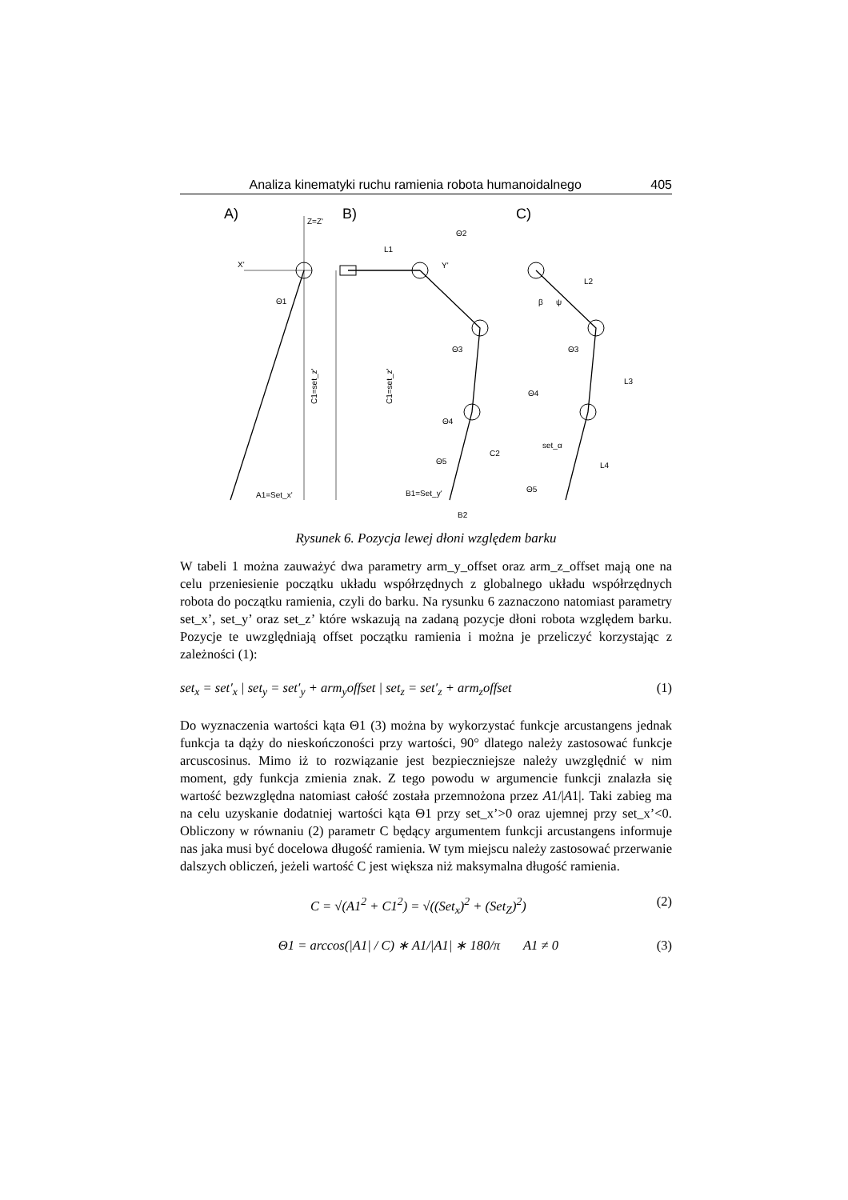Analiza kinematyki ruchu ramienia robota humanoidalnego 405
A)
B)
C)
Z=Z'
X'
Θ1
A1=Set_x'
C1=set_z'
L1
Y'
Θ2
Θ3
Θ4
Θ5
C2
B1=Set_y'
B2
C1=set_z'
L2
L3
L4
β
ψ
Θ3
Θ4
set_α
Θ5
Rysunek 6. Pozycja lewej dłoni względem barku
W tabeli 1 można zauważyć dwa parametry arm_y_offset oraz arm_z_offset mają one na celu przeniesienie początku układu współrzędnych z globalnego układu współrzędnych robota do początku ramienia, czyli do barku. Na rysunku 6 zaznaczono natomiast parametry set_x’, set_y’ oraz set_z’ które wskazują na zadaną pozycje dłoni robota względem barku. Pozycje te uwzględniają offset początku ramienia i można je przeliczyć korzystając z zależności (1):
set<sub>x</sub> = set′<sub>x</sub> | set<sub>y</sub> = set′<sub>y</sub> + arm<sub>y</sub>offset | set<sub>z</sub> = set′<sub>z</sub> + arm<sub>z</sub>offset (1)
Do wyznaczenia wartości kąta Θ1 (3) można by wykorzystać funkcje arcustangens jednak funkcja ta dąży do nieskończoności przy wartości, 90° dlatego należy zastosować funkcje arcuscosinus. Mimo iż to rozwiązanie jest bezpieczniejsze należy uwzględnić w nim moment, gdy funkcja zmienia znak. Z tego powodu w argumencie funkcji znalazła się wartość bezwzględna natomiast całość została przemnożona przez A1/|A1|. Taki zabieg ma na celu uzyskanie dodatniej wartości kąta Θ1 przy set_x’>0 oraz ujemnej przy set_x’<0. Obliczony w równaniu (2) parametr C będący argumentem funkcji arcustangens informuje nas jaka musi być docelowa długość ramienia. W tym miejscu należy zastosować przerwanie dalszych obliczeń, jeżeli wartość C jest większa niż maksymalna długość ramienia.
C = √(A1<sup>2</sup> + C1<sup>2</sup>) = √((Set<sub>x</sub>)<sup>2</sup> + (Set<sub>Z</sub>)<sup>2</sup>) (2)
Θ1 = arccos(|A1| / C) ∗ A1/|A1| ∗ 180/π A1 ≠ 0 (3)